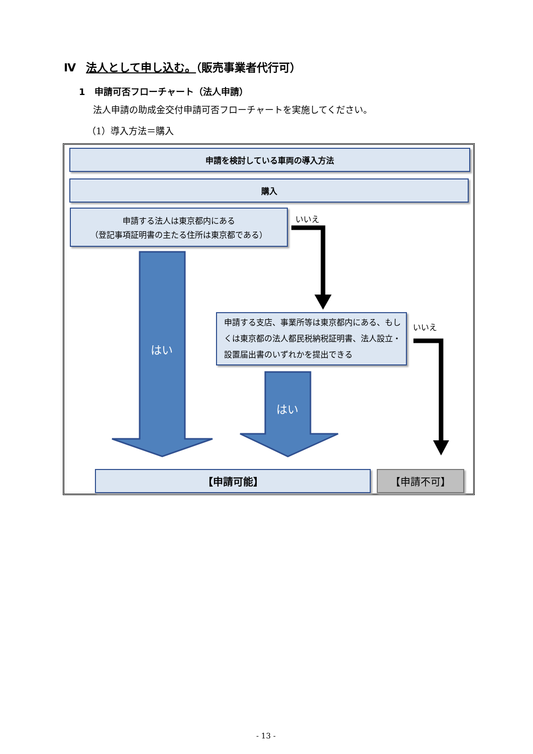Ⅳ 法人として申し込む。（販売事業者代行可）
1　申請可否フローチャート（法人申請）
法人申請の助成金交付申請可否フローチャートを実施してください。
（1）導入方法＝購入
申請を検討している車両の導入方法
購入
申請する法人は東京都内にある
（登記事項証明書の主たる住所は東京都である）
いいえ
はい
申請する支店、事業所等は東京都内にある、もしくは東京都の法人都民税納税証明書、法人設立・設置届出書のいずれかを提出できる
いいえ
はい
【申請可能】 【申請不可】
- 13 -